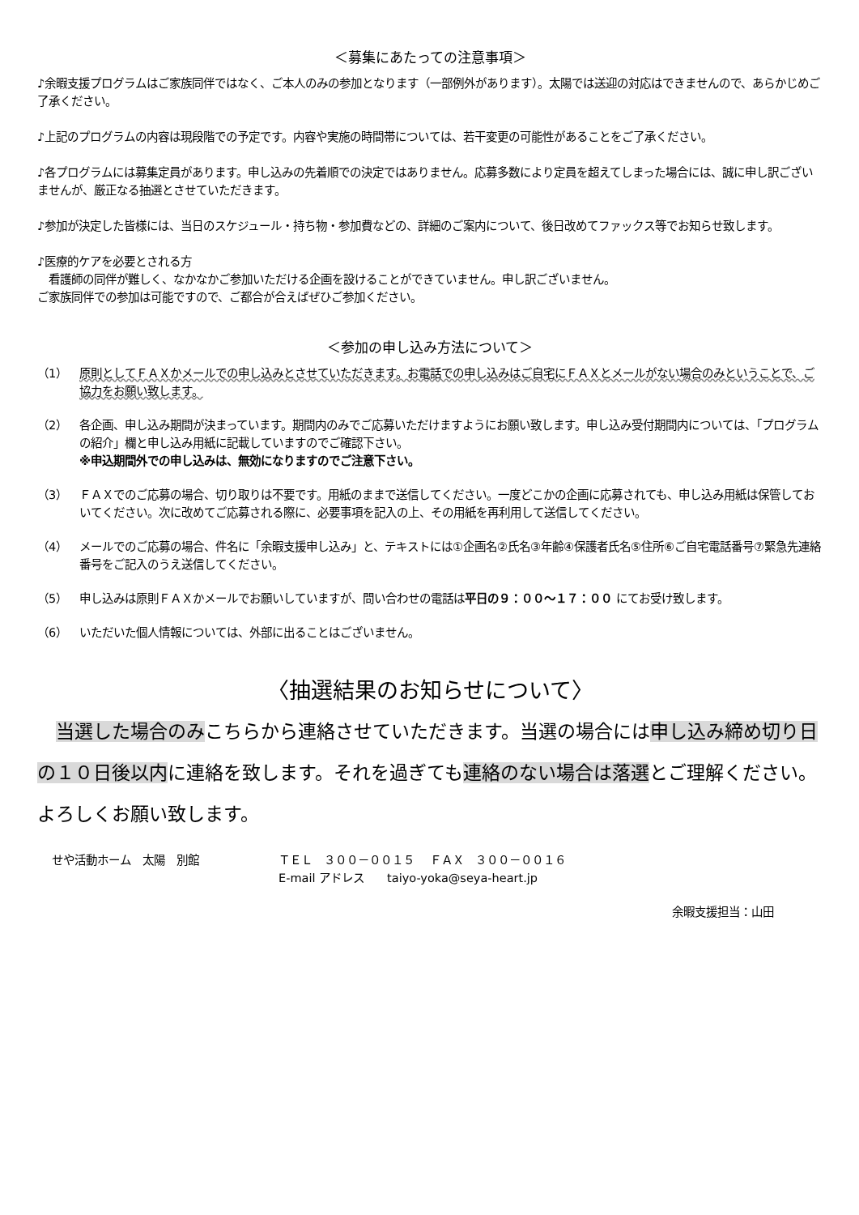＜募集にあたっての注意事項＞
♪余暇支援プログラムはご家族同伴ではなく、ご本人のみの参加となります（一部例外があります）。太陽では送迎の対応はできませんので、あらかじめご了承ください。
♪上記のプログラムの内容は現段階での予定です。内容や実施の時間帯については、若干変更の可能性があることをご了承ください。
♪各プログラムには募集定員があります。申し込みの先着順での決定ではありません。応募多数により定員を超えてしまった場合には、誠に申し訳ございませんが、厳正なる抽選とさせていただきます。
♪参加が決定した皆様には、当日のスケジュール・持ち物・参加費などの、詳細のご案内について、後日改めてファックス等でお知らせ致します。
♪医療的ケアを必要とされる方
　看護師の同伴が難しく、なかなかご参加いただける企画を設けることができていません。申し訳ございません。
ご家族同伴での参加は可能ですので、ご都合が合えばぜひご参加ください。
＜参加の申し込み方法について＞
（1） 原則としてＦＡＸかメールでの申し込みとさせていただきます。お電話での申し込みはご自宅にＦＡＸとメールがない場合のみということで、ご協力をお願い致します。
（2） 各企画、申し込み期間が決まっています。期間内のみでご応募いただけますようにお願い致します。申し込み受付期間内については、「プログラムの紹介」欄と申し込み用紙に記載していますのでご確認下さい。
※申込期間外での申し込みは、無効になりますのでご注意下さい。
（3） ＦＡＸでのご応募の場合、切り取りは不要です。用紙のままで送信してください。一度どこかの企画に応募されても、申し込み用紙は保管しておいてください。次に改めてご応募される際に、必要事項を記入の上、その用紙を再利用して送信してください。
（4） メールでのご応募の場合、件名に「余暇支援申し込み」と、テキストには①企画名②氏名③年齢④保護者氏名⑤住所⑥ご自宅電話番号⑦緊急先連絡番号をご記入のうえ送信してください。
（5） 申し込みは原則ＦＡＸかメールでお願いしていますが、問い合わせの電話は平日の９：００～１７：００ にてお受け致します。
（6） いただいた個人情報については、外部に出ることはございません。
〈抽選結果のお知らせについて〉
　当選した場合のみこちらから連絡させていただきます。当選の場合には申し込み締め切り日の１０日後以内に連絡を致します。それを過ぎても連絡のない場合は落選とご理解ください。よろしくお願い致します。
せや活動ホーム　太陽　別館 ＴＥＬ　３００－００１５　 ＦＡＸ　３００－００１６
E-mail アドレス　　taiyo-yoka@seya-heart.jp
余暇支援担当：山田